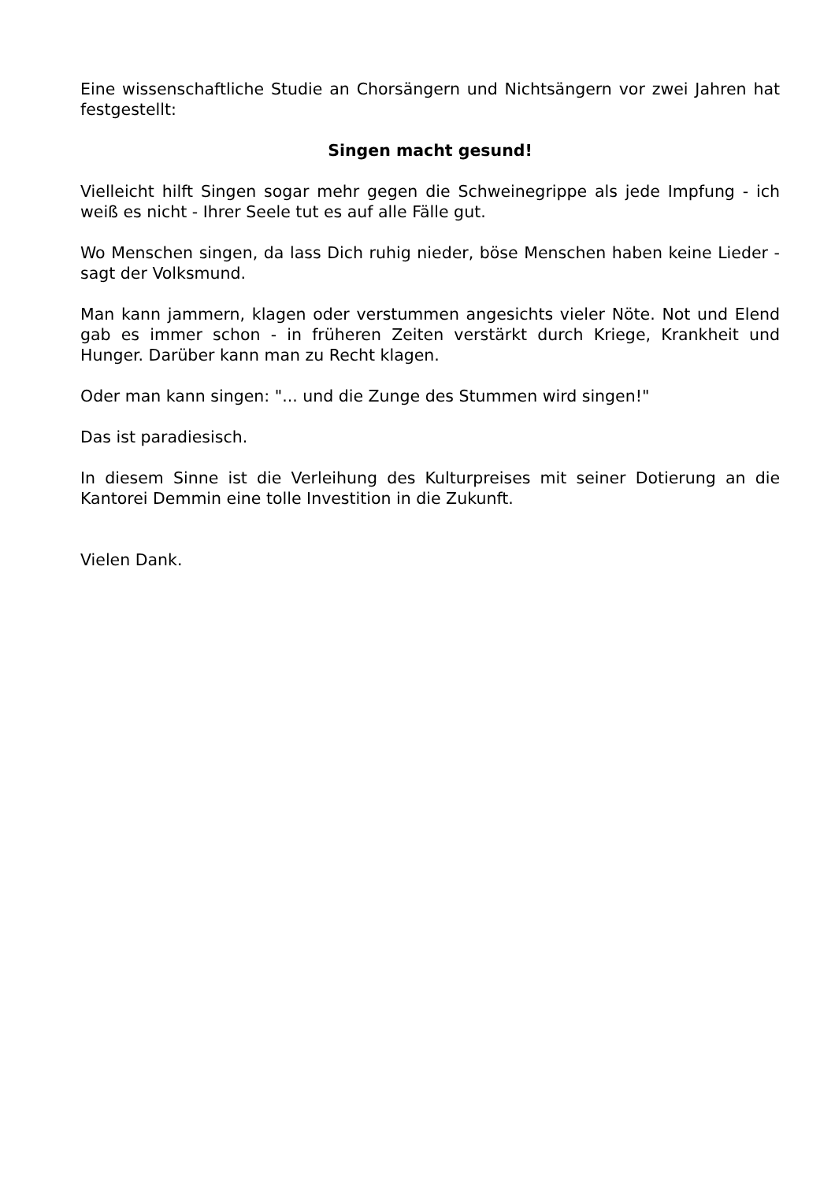Eine wissenschaftliche Studie an Chorsängern und Nichtsängern vor zwei Jahren hat festgestellt:
Singen macht gesund!
Vielleicht hilft Singen sogar mehr gegen die Schweinegrippe als jede Impfung - ich weiß es nicht - Ihrer Seele tut es auf alle Fälle gut.
Wo Menschen singen, da lass Dich ruhig nieder, böse Menschen haben keine Lieder - sagt der Volksmund.
Man kann jammern, klagen oder verstummen angesichts vieler Nöte. Not und Elend gab es immer schon - in früheren Zeiten verstärkt durch Kriege, Krankheit und Hunger. Darüber kann man zu Recht klagen.
Oder man kann singen: "... und die Zunge des Stummen wird singen!"
Das ist paradiesisch.
In diesem Sinne ist die Verleihung des Kulturpreises mit seiner Dotierung an die Kantorei Demmin eine tolle Investition in die Zukunft.
Vielen Dank.